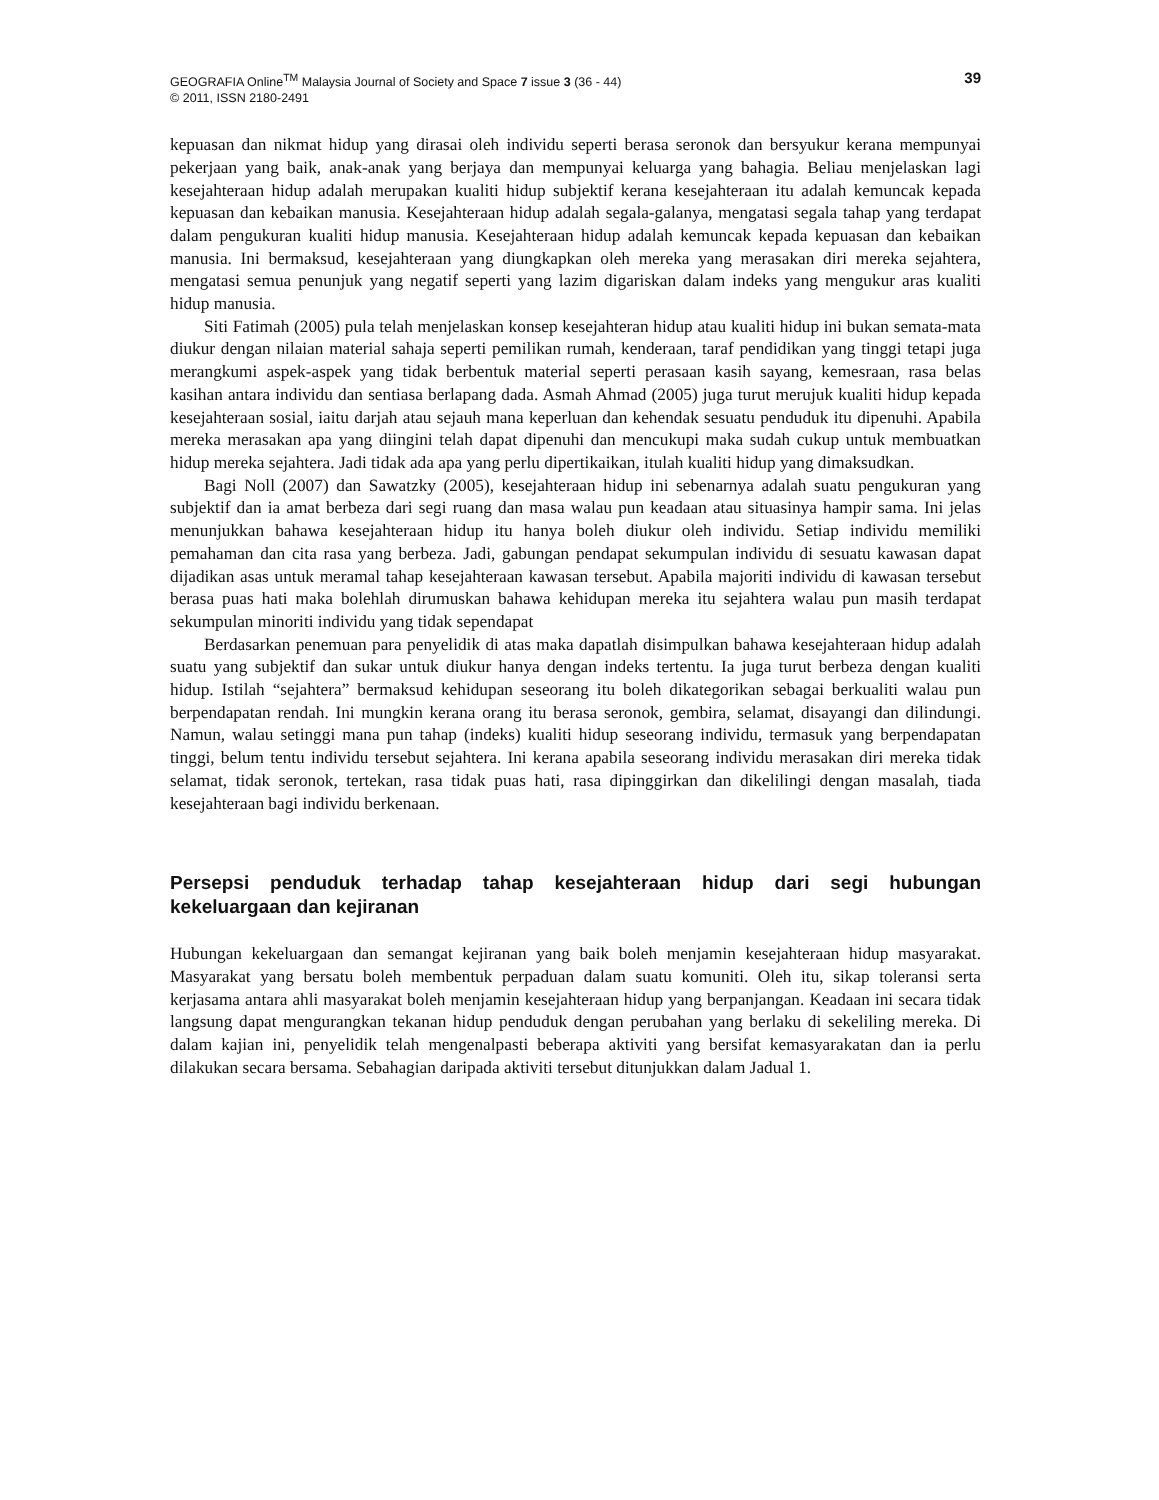GEOGRAFIA Online<sup>TM</sup> Malaysia Journal of Society and Space 7 issue 3 (36 - 44)
© 2011, ISSN 2180-2491
39
kepuasan dan nikmat hidup yang dirasai oleh individu seperti berasa seronok dan bersyukur kerana mempunyai pekerjaan yang baik, anak-anak yang berjaya dan mempunyai keluarga yang bahagia. Beliau menjelaskan lagi kesejahteraan hidup adalah merupakan kualiti hidup subjektif kerana kesejahteraan itu adalah kemuncak kepada kepuasan dan kebaikan manusia. Kesejahteraan hidup adalah segala-galanya, mengatasi segala tahap yang terdapat dalam pengukuran kualiti hidup manusia. Kesejahteraan hidup adalah kemuncak kepada kepuasan dan kebaikan manusia. Ini bermaksud, kesejahteraan yang diungkapkan oleh mereka yang merasakan diri mereka sejahtera, mengatasi semua penunjuk yang negatif seperti yang lazim digariskan dalam indeks yang mengukur aras kualiti hidup manusia.
Siti Fatimah (2005) pula telah menjelaskan konsep kesejahteran hidup atau kualiti hidup ini bukan semata-mata diukur dengan nilaian material sahaja seperti pemilikan rumah, kenderaan, taraf pendidikan yang tinggi tetapi juga merangkumi aspek-aspek yang tidak berbentuk material seperti perasaan kasih sayang, kemesraan, rasa belas kasihan antara individu dan sentiasa berlapang dada. Asmah Ahmad (2005) juga turut merujuk kualiti hidup kepada kesejahteraan sosial, iaitu darjah atau sejauh mana keperluan dan kehendak sesuatu penduduk itu dipenuhi. Apabila mereka merasakan apa yang diingini telah dapat dipenuhi dan mencukupi maka sudah cukup untuk membuatkan hidup mereka sejahtera. Jadi tidak ada apa yang perlu dipertikaikan, itulah kualiti hidup yang dimaksudkan.
Bagi Noll (2007) dan Sawatzky (2005), kesejahteraan hidup ini sebenarnya adalah suatu pengukuran yang subjektif dan ia amat berbeza dari segi ruang dan masa walau pun keadaan atau situasinya hampir sama. Ini jelas menunjukkan bahawa kesejahteraan hidup itu hanya boleh diukur oleh individu. Setiap individu memiliki pemahaman dan cita rasa yang berbeza. Jadi, gabungan pendapat sekumpulan individu di sesuatu kawasan dapat dijadikan asas untuk meramal tahap kesejahteraan kawasan tersebut. Apabila majoriti individu di kawasan tersebut berasa puas hati maka bolehlah dirumuskan bahawa kehidupan mereka itu sejahtera walau pun masih terdapat sekumpulan minoriti individu yang tidak sependapat
Berdasarkan penemuan para penyelidik di atas maka dapatlah disimpulkan bahawa kesejahteraan hidup adalah suatu yang subjektif dan sukar untuk diukur hanya dengan indeks tertentu. Ia juga turut berbeza dengan kualiti hidup. Istilah “sejahtera” bermaksud kehidupan seseorang itu boleh dikategorikan sebagai berkualiti walau pun berpendapatan rendah. Ini mungkin kerana orang itu berasa seronok, gembira, selamat, disayangi dan dilindungi. Namun, walau setinggi mana pun tahap (indeks) kualiti hidup seseorang individu, termasuk yang berpendapatan tinggi, belum tentu individu tersebut sejahtera. Ini kerana apabila seseorang individu merasakan diri mereka tidak selamat, tidak seronok, tertekan, rasa tidak puas hati, rasa dipinggirkan dan dikelilingi dengan masalah, tiada kesejahteraan bagi individu berkenaan.
Persepsi penduduk terhadap tahap kesejahteraan hidup dari segi hubungan kekeluargaan dan kejiranan
Hubungan kekeluargaan dan semangat kejiranan yang baik boleh menjamin kesejahteraan hidup masyarakat. Masyarakat yang bersatu boleh membentuk perpaduan dalam suatu komuniti. Oleh itu, sikap toleransi serta kerjasama antara ahli masyarakat boleh menjamin kesejahteraan hidup yang berpanjangan. Keadaan ini secara tidak langsung dapat mengurangkan tekanan hidup penduduk dengan perubahan yang berlaku di sekeliling mereka. Di dalam kajian ini, penyelidik telah mengenalpasti beberapa aktiviti yang bersifat kemasyarakatan dan ia perlu dilakukan secara bersama. Sebahagian daripada aktiviti tersebut ditunjukkan dalam Jadual 1.